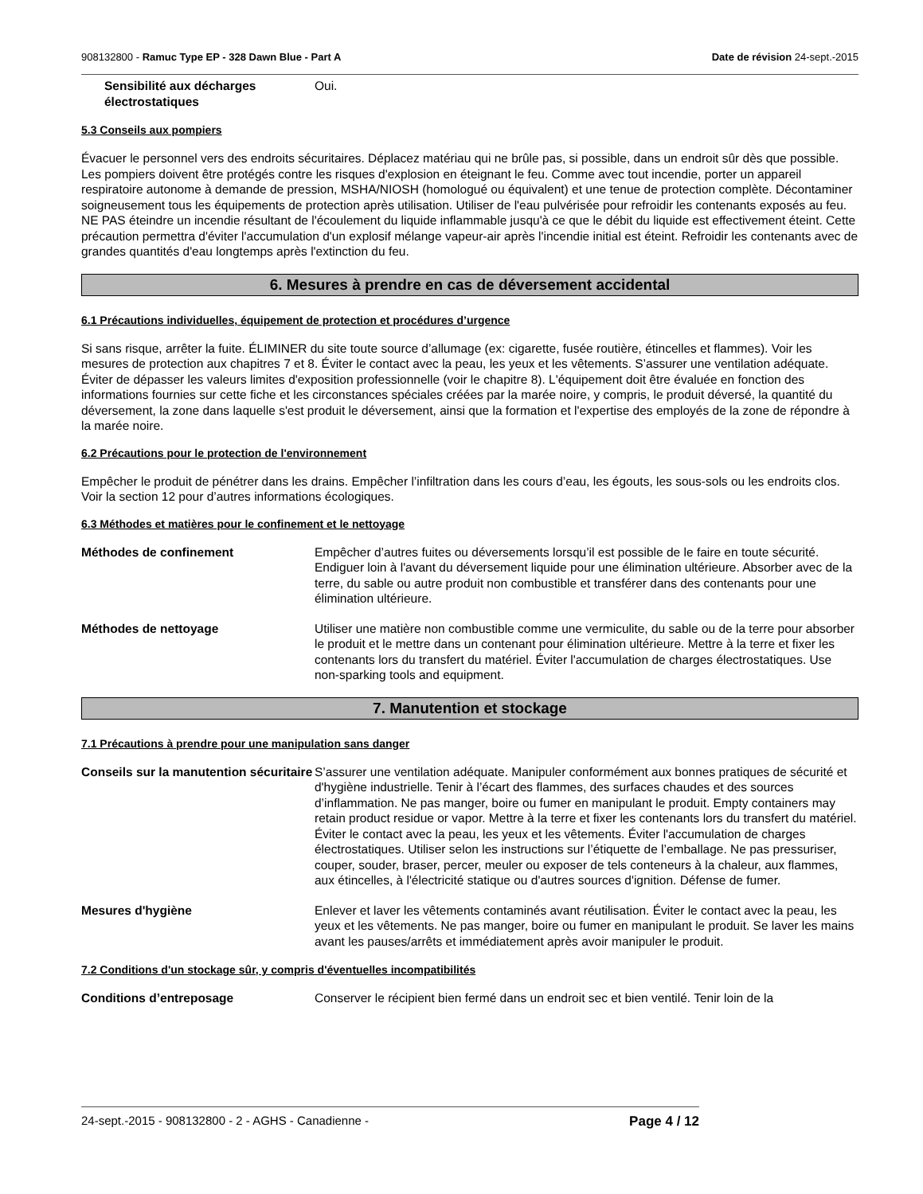908132800 - Ramuc Type EP - 328 Dawn Blue - Part A Date de révision 24-sept.-2015
Sensibilité aux décharges électrostatiques Oui.
5.3 Conseils aux pompiers
Évacuer le personnel vers des endroits sécuritaires. Déplacez matériau qui ne brûle pas, si possible, dans un endroit sûr dès que possible. Les pompiers doivent être protégés contre les risques d'explosion en éteignant le feu. Comme avec tout incendie, porter un appareil respiratoire autonome à demande de pression, MSHA/NIOSH (homologué ou équivalent) et une tenue de protection complète. Décontaminer soigneusement tous les équipements de protection après utilisation. Utiliser de l'eau pulvérisée pour refroidir les contenants exposés au feu. NE PAS éteindre un incendie résultant de l'écoulement du liquide inflammable jusqu'à ce que le débit du liquide est effectivement éteint. Cette précaution permettra d'éviter l'accumulation d'un explosif mélange vapeur-air après l'incendie initial est éteint. Refroidir les contenants avec de grandes quantités d'eau longtemps après l'extinction du feu.
6. Mesures à prendre en cas de déversement accidental
6.1 Précautions individuelles, équipement de protection et procédures d’urgence
Si sans risque, arrêter la fuite. ÉLIMINER du site toute source d’allumage (ex: cigarette, fusée routière, étincelles et flammes). Voir les mesures de protection aux chapitres 7 et 8. Éviter le contact avec la peau, les yeux et les vêtements. S’assurer une ventilation adéquate. Éviter de dépasser les valeurs limites d'exposition professionnelle (voir le chapitre 8). L'équipement doit être évaluée en fonction des informations fournies sur cette fiche et les circonstances spéciales créées par la marée noire, y compris, le produit déversé, la quantité du déversement, la zone dans laquelle s'est produit le déversement, ainsi que la formation et l'expertise des employés de la zone de répondre à la marée noire.
6.2 Précautions pour le protection de l'environnement
Empêcher le produit de pénétrer dans les drains. Empêcher l’infiltration dans les cours d’eau, les égouts, les sous-sols ou les endroits clos. Voir la section 12 pour d’autres informations écologiques.
6.3 Méthodes et matières pour le confinement et le nettoyage
Méthodes de confinement Empêcher d’autres fuites ou déversements lorsqu’il est possible de le faire en toute sécurité. Endiguer loin à l'avant du déversement liquide pour une élimination ultérieure. Absorber avec de la terre, du sable ou autre produit non combustible et transférer dans des contenants pour une élimination ultérieure.
Méthodes de nettoyage Utiliser une matière non combustible comme une vermiculite, du sable ou de la terre pour absorber le produit et le mettre dans un contenant pour élimination ultérieure. Mettre à la terre et fixer les contenants lors du transfert du matériel. Éviter l'accumulation de charges électrostatiques. Use non-sparking tools and equipment.
7. Manutention et stockage
7.1 Précautions à prendre pour une manipulation sans danger
Conseils sur la manutention sécuritaire S’assurer une ventilation adéquate. Manipuler conformément aux bonnes pratiques de sécurité et d'hygiène industrielle. Tenir à l’écart des flammes, des surfaces chaudes et des sources d’inflammation. Ne pas manger, boire ou fumer en manipulant le produit. Empty containers may retain product residue or vapor. Mettre à la terre et fixer les contenants lors du transfert du matériel. Éviter le contact avec la peau, les yeux et les vêtements. Éviter l'accumulation de charges électrostatiques. Utiliser selon les instructions sur l’étiquette de l’emballage. Ne pas pressuriser, couper, souder, braser, percer, meuler ou exposer de tels conteneurs à la chaleur, aux flammes, aux étincelles, à l'électricité statique ou d'autres sources d'ignition. Défense de fumer.
Mesures d'hygiène Enlever et laver les vêtements contaminés avant réutilisation. Éviter le contact avec la peau, les yeux et les vêtements. Ne pas manger, boire ou fumer en manipulant le produit. Se laver les mains avant les pauses/arrêts et immédiatement après avoir manipuler le produit.
7.2 Conditions d'un stockage sûr, y compris d'éventuelles incompatibilités
Conditions d’entreposage Conserver le récipient bien fermé dans un endroit sec et bien ventilé. Tenir loin de la
24-sept.-2015 - 908132800 - 2 - AGHS - Canadienne - Page 4 / 12